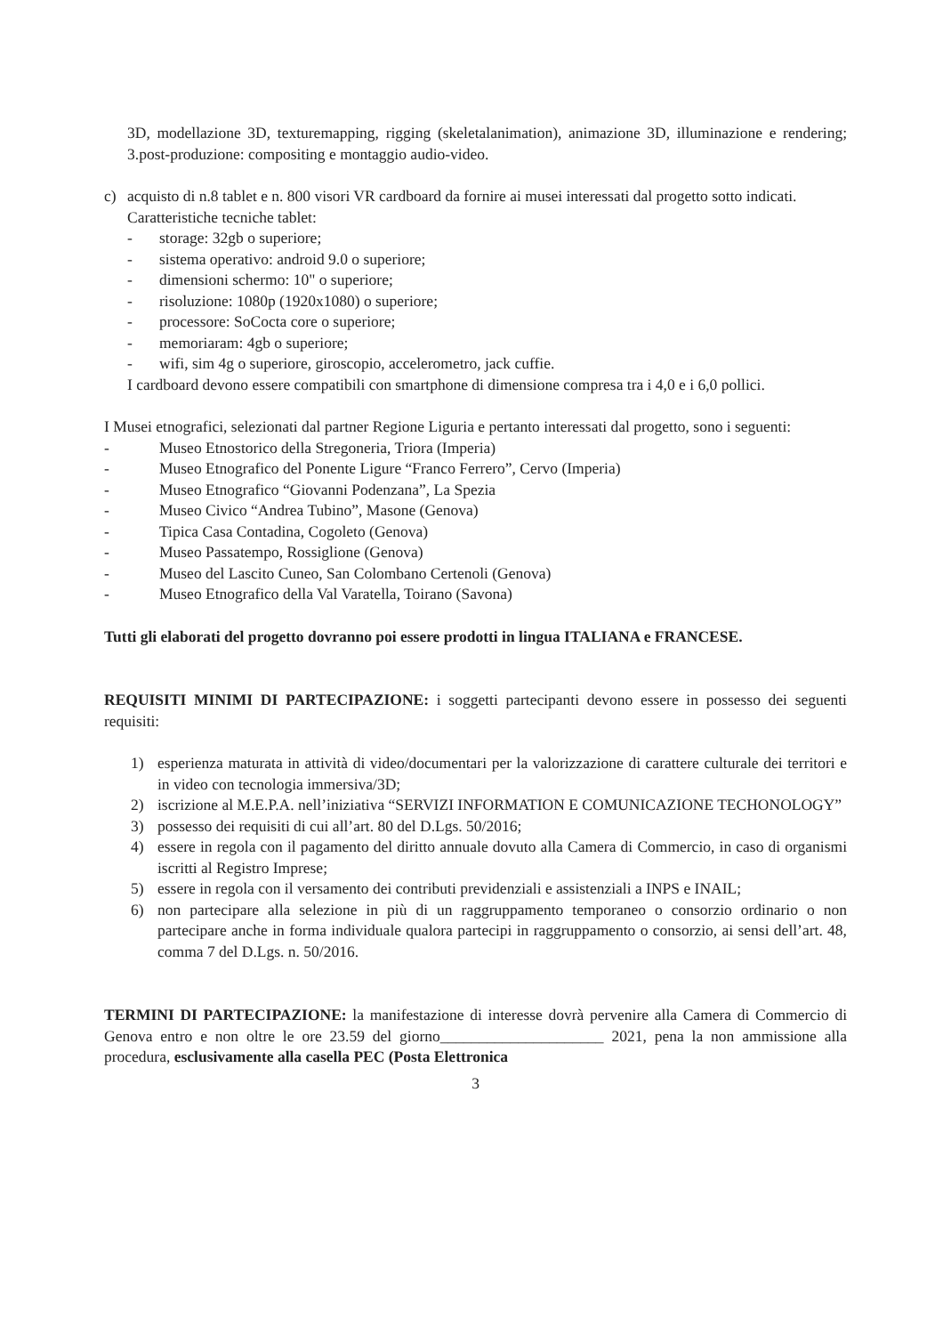3D, modellazione 3D, texturemapping, rigging (skeletalanimation), animazione 3D, illuminazione e rendering; 3.post-produzione: compositing e montaggio audio-video.
c) acquisto di n.8 tablet e n. 800 visori VR cardboard da fornire ai musei interessati dal progetto sotto indicati.
Caratteristiche tecniche tablet:
- storage: 32gb o superiore;
- sistema operativo: android 9.0 o superiore;
- dimensioni schermo: 10" o superiore;
- risoluzione: 1080p (1920x1080) o superiore;
- processore: SoCocta core o superiore;
- memoriaram: 4gb o superiore;
- wifi, sim 4g o superiore, giroscopio, accelerometro, jack cuffie.
I cardboard devono essere compatibili con smartphone di dimensione compresa tra i 4,0 e i 6,0 pollici.
I Musei etnografici, selezionati dal partner Regione Liguria e pertanto interessati dal progetto, sono i seguenti:
- Museo Etnostorico della Stregoneria, Triora (Imperia)
- Museo Etnografico del Ponente Ligure “Franco Ferrero”, Cervo (Imperia)
- Museo Etnografico “Giovanni Podenzana”, La Spezia
- Museo Civico “Andrea Tubino”, Masone (Genova)
- Tipica Casa Contadina, Cogoleto (Genova)
- Museo Passatempo, Rossiglione (Genova)
- Museo del Lascito Cuneo, San Colombano Certenoli (Genova)
- Museo Etnografico della Val Varatella, Toirano (Savona)
Tutti gli elaborati del progetto dovranno poi essere prodotti in lingua ITALIANA e FRANCESE.
REQUISITI MINIMI DI PARTECIPAZIONE: i soggetti partecipanti devono essere in possesso dei seguenti requisiti:
1) esperienza maturata in attività di video/documentari per la valorizzazione di carattere culturale dei territori e in video con tecnologia immersiva/3D;
2) iscrizione al M.E.P.A. nell’iniziativa “SERVIZI INFORMATION E COMUNICAZIONE TECHONOLOGY”
3) possesso dei requisiti di cui all’art. 80 del D.Lgs. 50/2016;
4) essere in regola con il pagamento del diritto annuale dovuto alla Camera di Commercio, in caso di organismi iscritti al Registro Imprese;
5) essere in regola con il versamento dei contributi previdenziali e assistenziali a INPS e INAIL;
6) non partecipare alla selezione in più di un raggruppamento temporaneo o consorzio ordinario o non partecipare anche in forma individuale qualora partecipi in raggruppamento o consorzio, ai sensi dell’art. 48, comma 7 del D.Lgs. n. 50/2016.
TERMINI DI PARTECIPAZIONE: la manifestazione di interesse dovrà pervenire alla Camera di Commercio di Genova entro e non oltre le ore 23.59 del giorno_____________________ 2021, pena la non ammissione alla procedura, esclusivamente alla casella PEC (Posta Elettronica
3